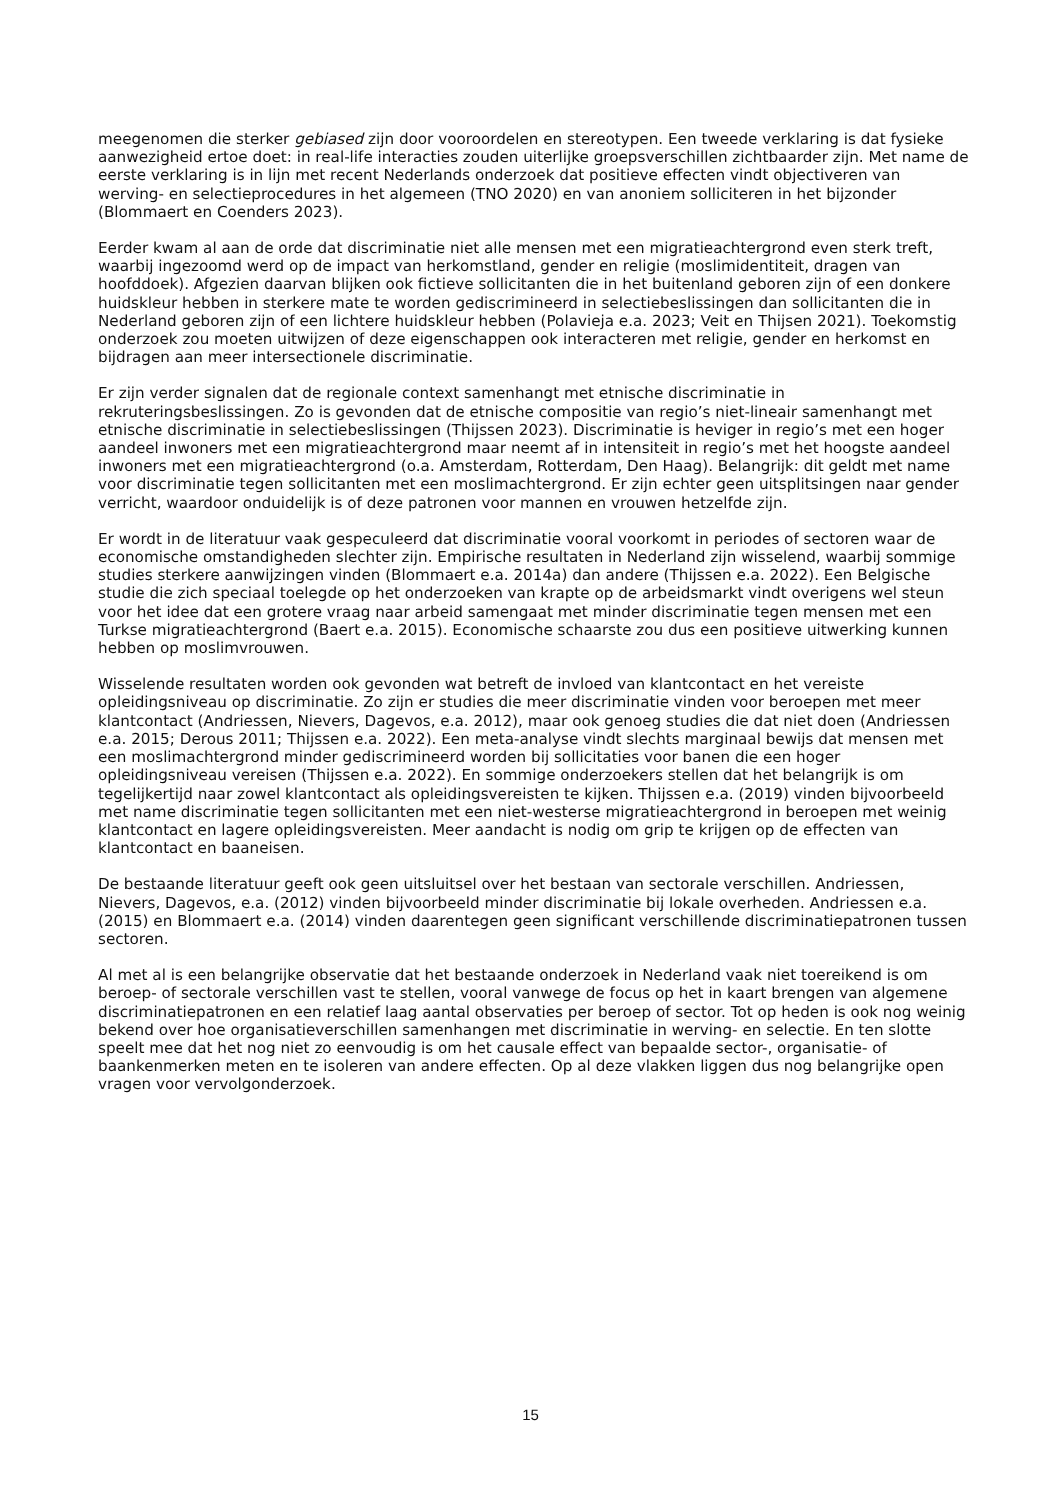meegenomen die sterker gebiased zijn door vooroordelen en stereotypen. Een tweede verklaring is dat fysieke aanwezigheid ertoe doet: in real-life interacties zouden uiterlijke groepsverschillen zichtbaarder zijn. Met name de eerste verklaring is in lijn met recent Nederlands onderzoek dat positieve effecten vindt objectiveren van werving- en selectieprocedures in het algemeen (TNO 2020) en van anoniem solliciteren in het bijzonder (Blommaert en Coenders 2023).
Eerder kwam al aan de orde dat discriminatie niet alle mensen met een migratieachtergrond even sterk treft, waarbij ingezoomd werd op de impact van herkomstland, gender en religie (moslimidentiteit, dragen van hoofddoek). Afgezien daarvan blijken ook fictieve sollicitanten die in het buitenland geboren zijn of een donkere huidskleur hebben in sterkere mate te worden gediscrimineerd in selectiebeslissingen dan sollicitanten die in Nederland geboren zijn of een lichtere huidskleur hebben (Polavieja e.a. 2023; Veit en Thijsen 2021). Toekomstig onderzoek zou moeten uitwijzen of deze eigenschappen ook interacteren met religie, gender en herkomst en bijdragen aan meer intersectionele discriminatie.
Er zijn verder signalen dat de regionale context samenhangt met etnische discriminatie in rekruteringsbeslissingen. Zo is gevonden dat de etnische compositie van regio’s niet-lineair samenhangt met etnische discriminatie in selectiebeslissingen (Thijssen 2023). Discriminatie is heviger in regio’s met een hoger aandeel inwoners met een migratieachtergrond maar neemt af in intensiteit in regio’s met het hoogste aandeel inwoners met een migratieachtergrond (o.a. Amsterdam, Rotterdam, Den Haag). Belangrijk: dit geldt met name voor discriminatie tegen sollicitanten met een moslimachtergrond. Er zijn echter geen uitsplitsingen naar gender verricht, waardoor onduidelijk is of deze patronen voor mannen en vrouwen hetzelfde zijn.
Er wordt in de literatuur vaak gespeculeerd dat discriminatie vooral voorkomt in periodes of sectoren waar de economische omstandigheden slechter zijn. Empirische resultaten in Nederland zijn wisselend, waarbij sommige studies sterkere aanwijzingen vinden (Blommaert e.a. 2014a) dan andere (Thijssen e.a. 2022). Een Belgische studie die zich speciaal toelegde op het onderzoeken van krapte op de arbeidsmarkt vindt overigens wel steun voor het idee dat een grotere vraag naar arbeid samengaat met minder discriminatie tegen mensen met een Turkse migratieachtergrond (Baert e.a. 2015). Economische schaarste zou dus een positieve uitwerking kunnen hebben op moslimvrouwen.
Wisselende resultaten worden ook gevonden wat betreft de invloed van klantcontact en het vereiste opleidingsniveau op discriminatie. Zo zijn er studies die meer discriminatie vinden voor beroepen met meer klantcontact (Andriessen, Nievers, Dagevos, e.a. 2012), maar ook genoeg studies die dat niet doen (Andriessen e.a. 2015; Derous 2011; Thijssen e.a. 2022). Een meta-analyse vindt slechts marginaal bewijs dat mensen met een moslimachtergrond minder gediscrimineerd worden bij sollicitaties voor banen die een hoger opleidingsniveau vereisen (Thijssen e.a. 2022). En sommige onderzoekers stellen dat het belangrijk is om tegelijkertijd naar zowel klantcontact als opleidingsvereisten te kijken. Thijssen e.a. (2019) vinden bijvoorbeeld met name discriminatie tegen sollicitanten met een niet-westerse migratieachtergrond in beroepen met weinig klantcontact en lagere opleidingsvereisten. Meer aandacht is nodig om grip te krijgen op de effecten van klantcontact en baaneisen.
De bestaande literatuur geeft ook geen uitsluitsel over het bestaan van sectorale verschillen. Andriessen, Nievers, Dagevos, e.a. (2012) vinden bijvoorbeeld minder discriminatie bij lokale overheden. Andriessen e.a. (2015) en Blommaert e.a. (2014) vinden daarentegen geen significant verschillende discriminatiepatronen tussen sectoren.
Al met al is een belangrijke observatie dat het bestaande onderzoek in Nederland vaak niet toereikend is om beroep- of sectorale verschillen vast te stellen, vooral vanwege de focus op het in kaart brengen van algemene discriminatiepatronen en een relatief laag aantal observaties per beroep of sector. Tot op heden is ook nog weinig bekend over hoe organisatieverschillen samenhangen met discriminatie in werving- en selectie. En ten slotte speelt mee dat het nog niet zo eenvoudig is om het causale effect van bepaalde sector-, organisatie- of baankenmerken meten en te isoleren van andere effecten. Op al deze vlakken liggen dus nog belangrijke open vragen voor vervolgonderzoek.
15